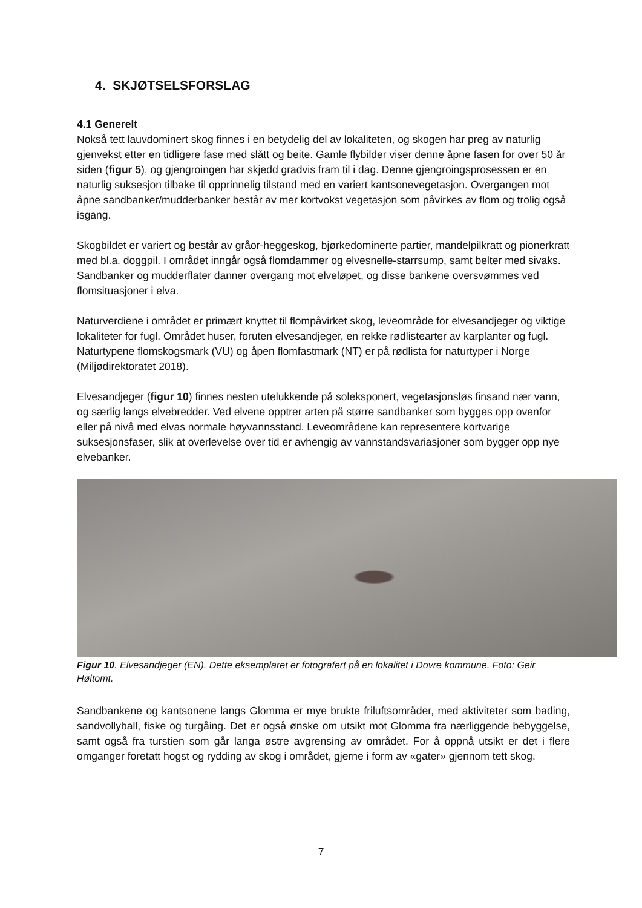4. SKJØTSELSFORSLAG
4.1 Generelt
Nokså tett lauvdominert skog finnes i en betydelig del av lokaliteten, og skogen har preg av naturlig gjenvekst etter en tidligere fase med slått og beite. Gamle flybilder viser denne åpne fasen for over 50 år siden (figur 5), og gjengroingen har skjedd gradvis fram til i dag. Denne gjengroingsprosessen er en naturlig suksesjon tilbake til opprinnelig tilstand med en variert kantsonevegetasjon. Overgangen mot åpne sandbanker/mudderbanker består av mer kortvokst vegetasjon som påvirkes av flom og trolig også isgang.
Skogbildet er variert og består av gråor-heggeskog, bjørkedominerte partier, mandelpilkratt og pionerkratt med bl.a. doggpil. I området inngår også flomdammer og elvesnelle-starrsump, samt belter med sivaks. Sandbanker og mudderflater danner overgang mot elveløpet, og disse bankene oversvømmes ved flomsituasjoner i elva.
Naturverdiene i området er primært knyttet til flompåvirket skog, leveområde for elvesandjeger og viktige lokaliteter for fugl. Området huser, foruten elvesandjeger, en rekke rødlistearter av karplanter og fugl. Naturtypene flomskogsmark (VU) og åpen flomfastmark (NT) er på rødlista for naturtyper i Norge (Miljødirektoratet 2018).
Elvesandjeger (figur 10) finnes nesten utelukkende på soleksponert, vegetasjonsløs finsand nær vann, og særlig langs elvebredder. Ved elvene opptrer arten på større sandbanker som bygges opp ovenfor eller på nivå med elvas normale høyvannsstand. Leveområdene kan representere kortvarige suksesjonsfaser, slik at overlevelse over tid er avhengig av vannstandsvariasjoner som bygger opp nye elvebanker.
Figur 10. Elvesandjeger (EN). Dette eksemplaret er fotografert på en lokalitet i Dovre kommune. Foto: Geir Høitomt.
Sandbankene og kantsonene langs Glomma er mye brukte friluftsområder, med aktiviteter som bading, sandvollyball, fiske og turgåing. Det er også ønske om utsikt mot Glomma fra nærliggende bebyggelse, samt også fra turstien som går langa østre avgrensing av området. For å oppnå utsikt er det i flere omganger foretatt hogst og rydding av skog i området, gjerne i form av «gater» gjennom tett skog.
7